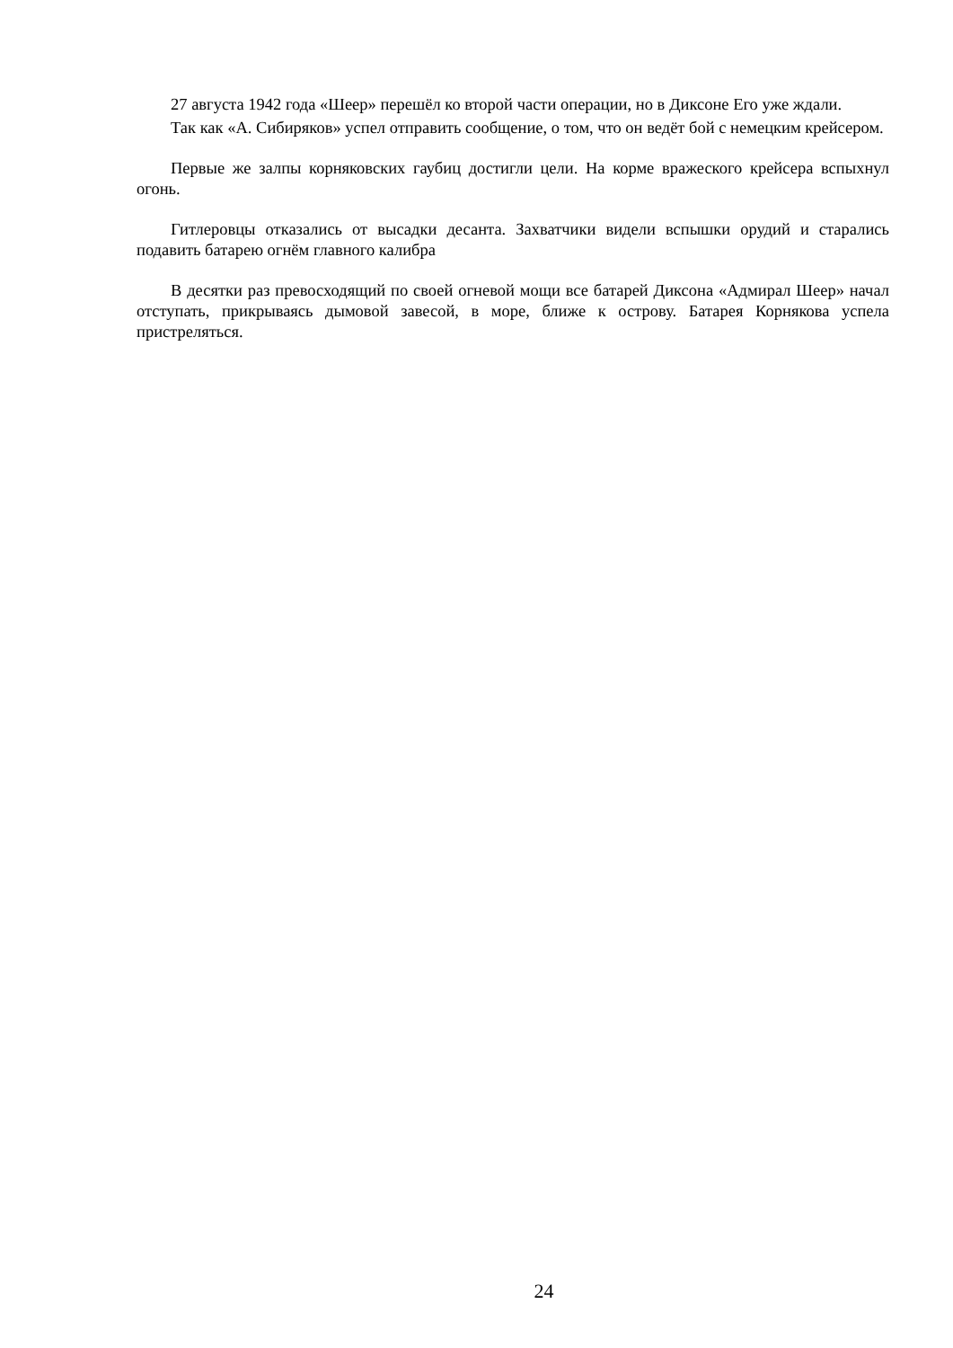27 августа 1942 года «Шеер» перешёл ко второй части операции, но в Диксоне Его уже ждали.
Так как «А. Сибиряков» успел отправить сообщение, о том, что он ведёт бой с немецким крейсером.
Первые же залпы корняковских гаубиц достигли цели. На корме вражеского крейсера вспыхнул огонь.
Гитлеровцы отказались от высадки десанта. Захватчики видели вспышки орудий и старались подавить батарею огнём главного калибра
В десятки раз превосходящий по своей огневой мощи все батарей Диксона «Адмирал Шеер» начал отступать, прикрываясь дымовой завесой, в море, ближе к острову. Батарея Корнякова успела пристреляться.
24